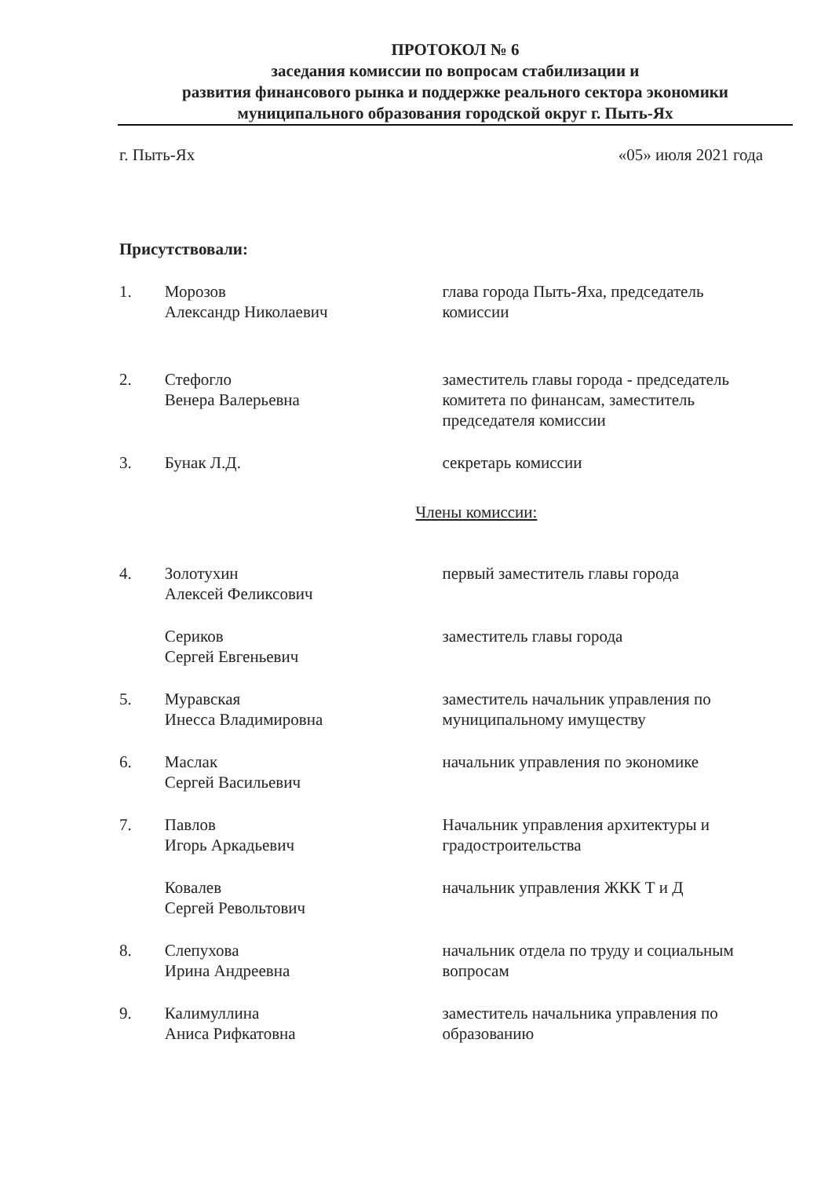ПРОТОКОЛ № 6
заседания комиссии по вопросам стабилизации и
развития финансового рынка и поддержке реального сектора экономики
муниципального образования городской округ г. Пыть-Ях
г. Пыть-Ях «05» июля 2021 года
Присутствовали:
1. Морозов
Александр Николаевич
глава города Пыть-Яха, председатель комиссии
2. Стефогло
Венера Валерьевна
заместитель главы города - председатель комитета по финансам, заместитель председателя комиссии
3. Бунак Л.Д. секретарь комиссии
Члены комиссии:
4. Золотухин
Алексей Феликсович
первый заместитель главы города
Сериков
Сергей Евгеньевич
заместитель главы города
5. Муравская
Инесса Владимировна
заместитель начальник управления по муниципальному имуществу
6. Маслак
Сергей Васильевич
начальник управления по экономике
7. Павлов
Игорь Аркадьевич
Начальник управления архитектуры и градостроительства
Ковалев
Сергей Револьтович
начальник управления ЖКК Т и Д
8. Слепухова
Ирина Андреевна
начальник отдела по труду и социальным вопросам
9. Калимуллина
Аниса Рифкатовна
заместитель начальника управления по образованию